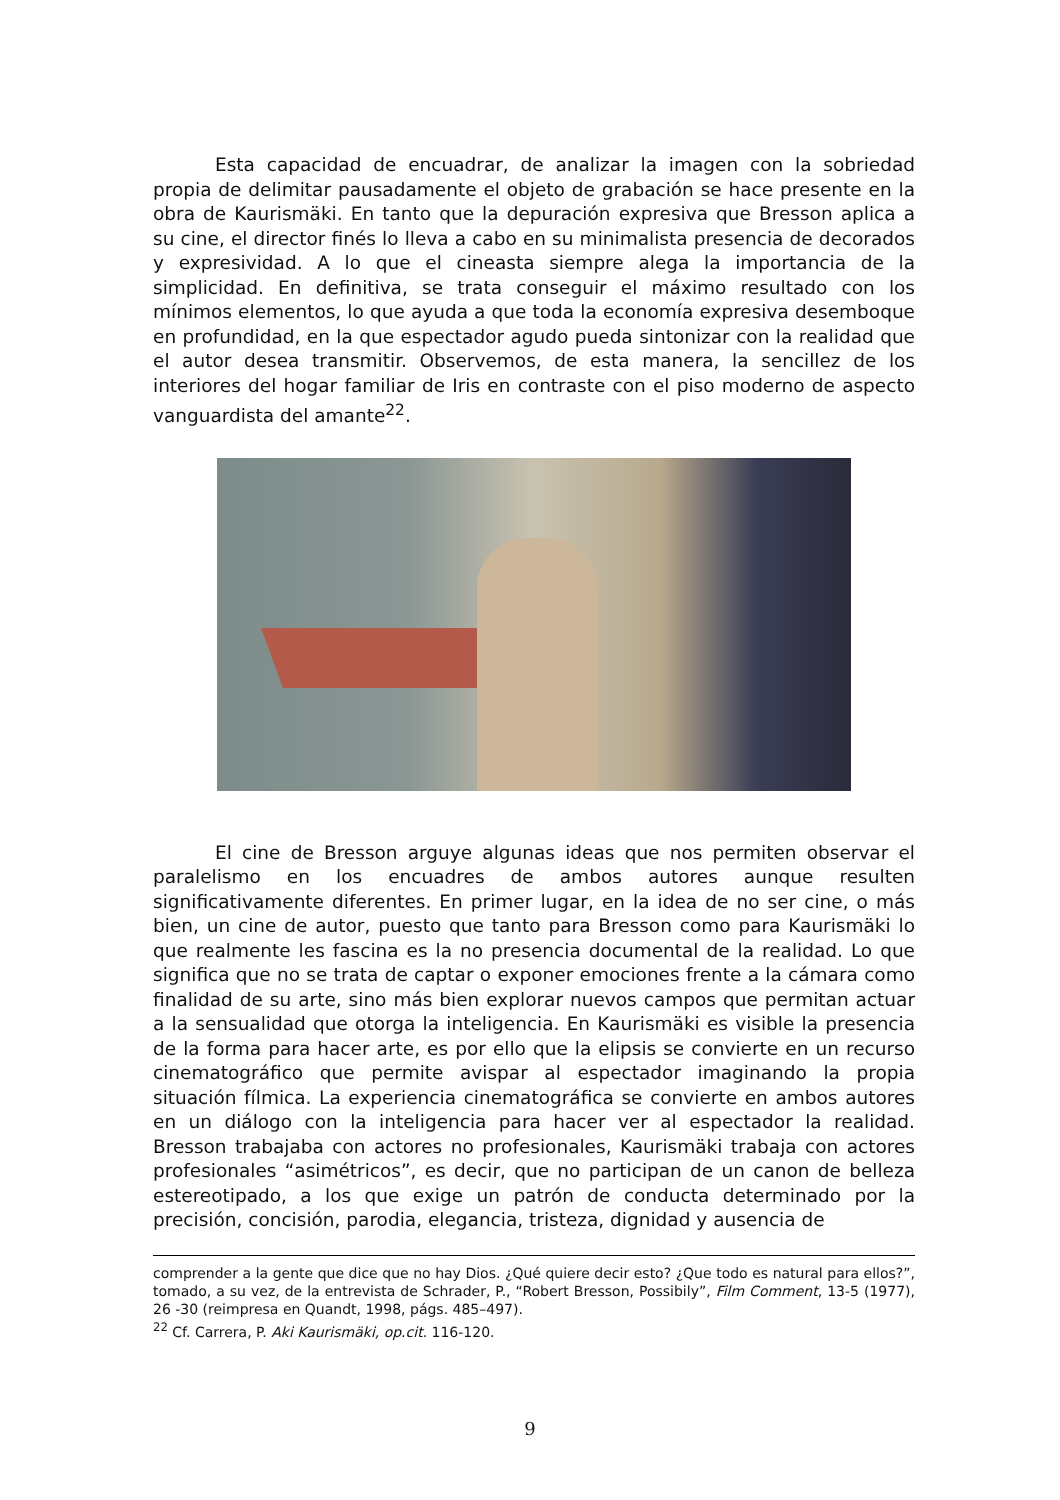Esta capacidad de encuadrar, de analizar la imagen con la sobriedad propia de delimitar pausadamente el objeto de grabación se hace presente en la obra de Kaurismäki. En tanto que la depuración expresiva que Bresson aplica a su cine, el director finés lo lleva a cabo en su minimalista presencia de decorados y expresividad. A lo que el cineasta siempre alega la importancia de la simplicidad. En definitiva, se trata conseguir el máximo resultado con los mínimos elementos, lo que ayuda a que toda la economía expresiva desemboque en profundidad, en la que espectador agudo pueda sintonizar con la realidad que el autor desea transmitir. Observemos, de esta manera, la sencillez de los interiores del hogar familiar de Iris en contraste con el piso moderno de aspecto vanguardista del amante<sup>22</sup>.
El cine de Bresson arguye algunas ideas que nos permiten observar el paralelismo en los encuadres de ambos autores aunque resulten significativamente diferentes. En primer lugar, en la idea de no ser cine, o más bien, un cine de autor, puesto que tanto para Bresson como para Kaurismäki lo que realmente les fascina es la no presencia documental de la realidad. Lo que significa que no se trata de captar o exponer emociones frente a la cámara como finalidad de su arte, sino más bien explorar nuevos campos que permitan actuar a la sensualidad que otorga la inteligencia. En Kaurismäki es visible la presencia de la forma para hacer arte, es por ello que la elipsis se convierte en un recurso cinematográfico que permite avispar al espectador imaginando la propia situación fílmica. La experiencia cinematográfica se convierte en ambos autores en un diálogo con la inteligencia para hacer ver al espectador la realidad. Bresson trabajaba con actores no profesionales, Kaurismäki trabaja con actores profesionales “asimétricos”, es decir, que no participan de un canon de belleza estereotipado, a los que exige un patrón de conducta determinado por la precisión, concisión, parodia, elegancia, tristeza, dignidad y ausencia de
comprender a la gente que dice que no hay Dios. ¿Qué quiere decir esto? ¿Que todo es natural para ellos?”, tomado, a su vez, de la entrevista de Schrader, P., “Robert Bresson, Possibily”, Film Comment, 13-5 (1977), 26 -30 (reimpresa en Quandt, 1998, págs. 485–497).
<sup>22</sup> Cf. Carrera, P. Aki Kaurismäki, op.cit. 116-120.
9